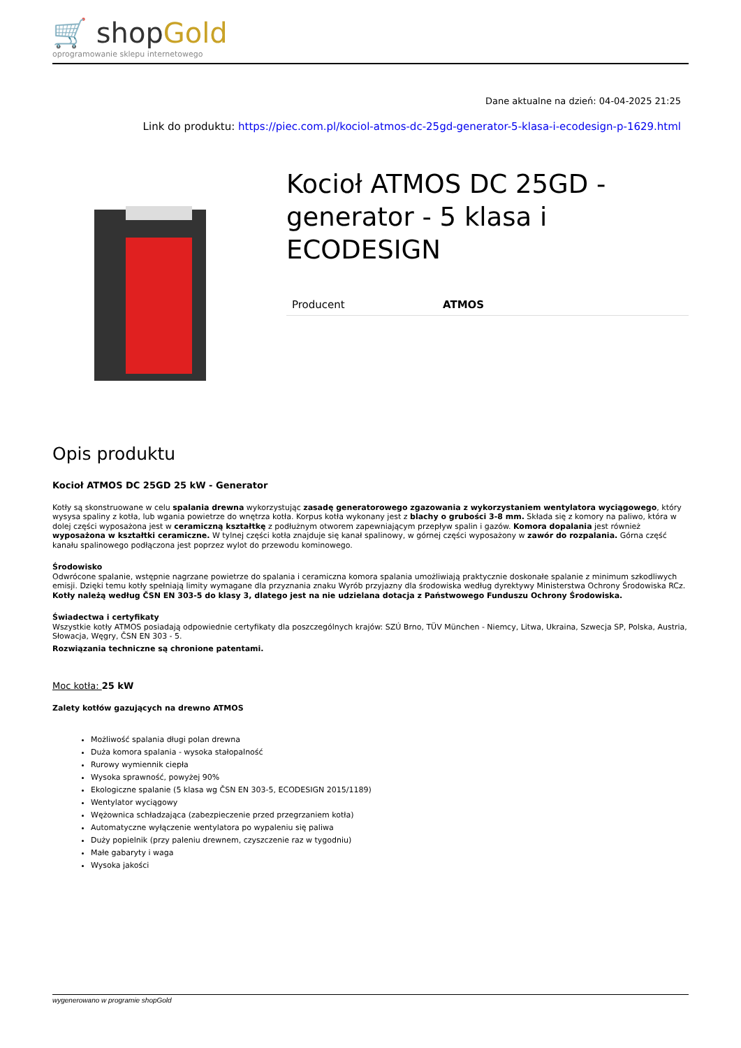🛒 shopGold
oprogramowanie sklepu internetowego
Dane aktualne na dzień: 04-04-2025 21:25
Link do produktu: https://piec.com.pl/kociol-atmos-dc-25gd-generator-5-klasa-i-ecodesign-p-1629.html
Kocioł ATMOS DC 25GD - generator - 5 klasa i ECODESIGN
| Producent | ATMOS |
Opis produktu
Kocioł ATMOS DC 25GD 25 kW - Generator
Kotły są skonstruowane w celu spalania drewna wykorzystując zasadę generatorowego zgazowania z wykorzystaniem wentylatora wyciągowego, który wysysa spaliny z kotła, lub wgania powietrze do wnętrza kotła. Korpus kotła wykonany jest z blachy o grubości 3-8 mm. Składa się z komory na paliwo, która w dolej części wyposażona jest w ceramiczną kształtkę z podłużnym otworem zapewniającym przepływ spalin i gazów. Komora dopalania jest również wyposażona w kształtki ceramiczne. W tylnej części kotła znajduje się kanał spalinowy, w górnej części wyposażony w zawór do rozpalania. Górna część kanału spalinowego podłączona jest poprzez wylot do przewodu kominowego.
Środowisko
Odwrócone spalanie, wstępnie nagrzane powietrze do spalania i ceramiczna komora spalania umożliwiają praktycznie doskonałe spalanie z minimum szkodliwych emisji. Dzięki temu kotły spełniają limity wymagane dla przyznania znaku Wyrób przyjazny dla środowiska według dyrektywy Ministerstwa Ochrony Środowiska RCz. Kotły należą według ČSN EN 303-5 do klasy 3, dlatego jest na nie udzielana dotacja z Państwowego Funduszu Ochrony Środowiska.
Świadectwa i certyfikaty
Wszystkie kotły ATMOS posiadają odpowiednie certyfikaty dla poszczególnych krajów: SZÚ Brno, TÜV München - Niemcy, Litwa, Ukraina, Szwecja SP, Polska, Austria, Słowacja, Węgry, ČSN EN 303 - 5.
Rozwiązania techniczne są chronione patentami.
Moc kotła: 25 kW
Zalety kotłów gazujących na drewno ATMOS
Możliwość spalania długi polan drewna
Duża komora spalania - wysoka stałopalność
Rurowy wymiennik ciepła
Wysoka sprawność, powyżej 90%
Ekologiczne spalanie (5 klasa wg ČSN EN 303-5, ECODESIGN 2015/1189)
Wentylator wyciągowy
Wężownica schładzająca (zabezpieczenie przed przegrzaniem kotła)
Automatyczne wyłączenie wentylatora po wypaleniu się paliwa
Duży popielnik (przy paleniu drewnem, czyszczenie raz w tygodniu)
Małe gabaryty i waga
Wysoka jakości
wygenerowano w programie shopGold